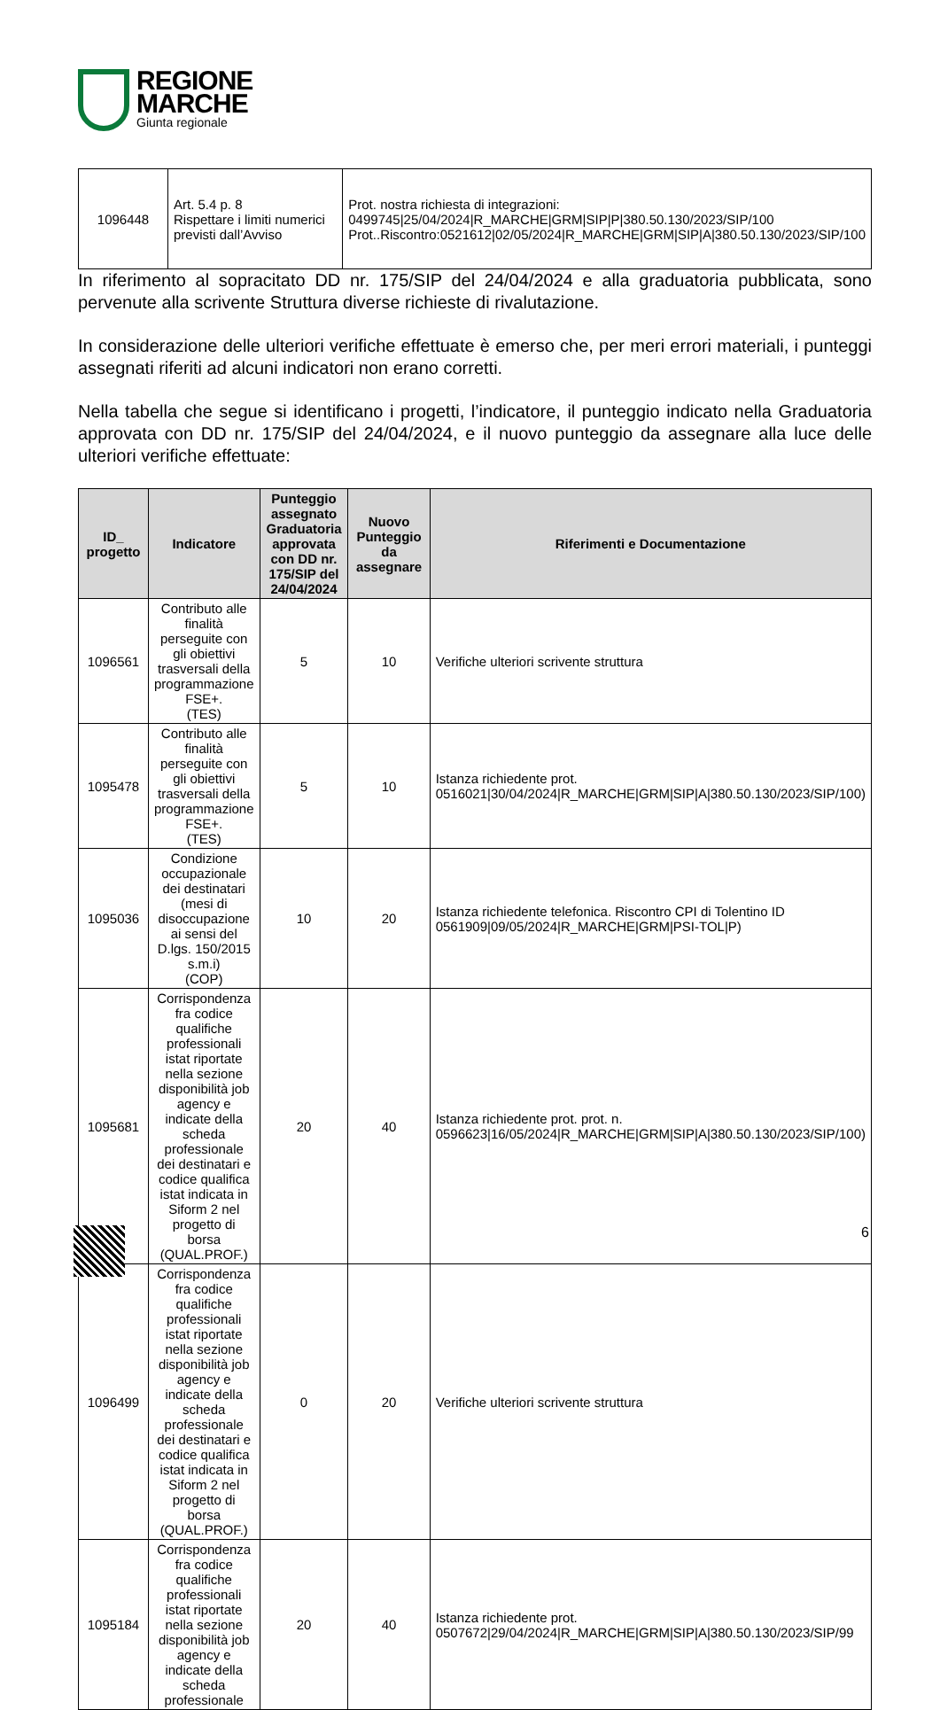REGIONE
MARCHE
Giunta regionale
| 1096448 | Art. 5.4 p. 8 Rispettare i limiti numerici previsti dall’Avviso | Prot. nostra richiesta di integrazioni: 0499745/25/04/2024/R_MARCHE/GRM/SIP/P/380.50.130/2023/SIP/100 Prot..Riscontro:0521612/02/05/2024/R_MARCHE/GRM/SIP/A/380.50.130/2023/SIP/100 |
In riferimento al sopracitato DD nr. 175/SIP del 24/04/2024 e alla graduatoria pubblicata, sono pervenute alla scrivente Struttura diverse richieste di rivalutazione.
In considerazione delle ulteriori verifiche effettuate è emerso che, per meri errori materiali, i punteggi assegnati riferiti ad alcuni indicatori non erano corretti.
Nella tabella che segue si identificano i progetti, l’indicatore, il punteggio indicato nella Graduatoria approvata con DD nr. 175/SIP del 24/04/2024, e il nuovo punteggio da assegnare alla luce delle ulteriori verifiche effettuate:
| ID_ progetto | Indicatore | Punteggio assegnato Graduatoria approvata con DD nr. 175/SIP del 24/04/2024 | Nuovo Punteggio da assegnare | Riferimenti e Documentazione |
| --- | --- | --- | --- | --- |
| 1096561 | Contributo alle finalità perseguite con gli obiettivi trasversali della programmazione FSE+. (TES) | 5 | 10 | Verifiche ulteriori scrivente struttura |
| 1095478 | Contributo alle finalità perseguite con gli obiettivi trasversali della programmazione FSE+. (TES) | 5 | 10 | Istanza richiedente prot. 0516021/30/04/2024/R_MARCHE/GRM/SIP/A/380.50.130/2023/SIP/100) |
| 1095036 | Condizione occupazionale dei destinatari (mesi di disoccupazione ai sensi del D.lgs. 150/2015 s.m.i) (COP) | 10 | 20 | Istanza richiedente telefonica. Riscontro CPI di Tolentino ID 0561909/09/05/2024/R_MARCHE/GRM/PSI-TOL/P) |
| 1095681 | Corrispondenza fra codice qualifiche professionali istat riportate nella sezione disponibilità job agency e indicate della scheda professionale dei destinatari e codice qualifica istat indicata in Siform 2 nel progetto di borsa (QUAL.PROF.) | 20 | 40 | Istanza richiedente prot. prot. n. 0596623/16/05/2024/R_MARCHE/GRM/SIP/A/380.50.130/2023/SIP/100) |
| 1096499 | Corrispondenza fra codice qualifiche professionali istat riportate nella sezione disponibilità job agency e indicate della scheda professionale dei destinatari e codice qualifica istat indicata in Siform 2 nel progetto di borsa (QUAL.PROF.) | 0 | 20 | Verifiche ulteriori scrivente struttura |
| 1095184 | Corrispondenza fra codice qualifiche professionali istat riportate nella sezione disponibilità job agency e indicate della scheda professionale | 20 | 40 | Istanza richiedente prot. 0507672/29/04/2024/R_MARCHE/GRM/SIP/A/380.50.130/2023/SIP/99 |
6